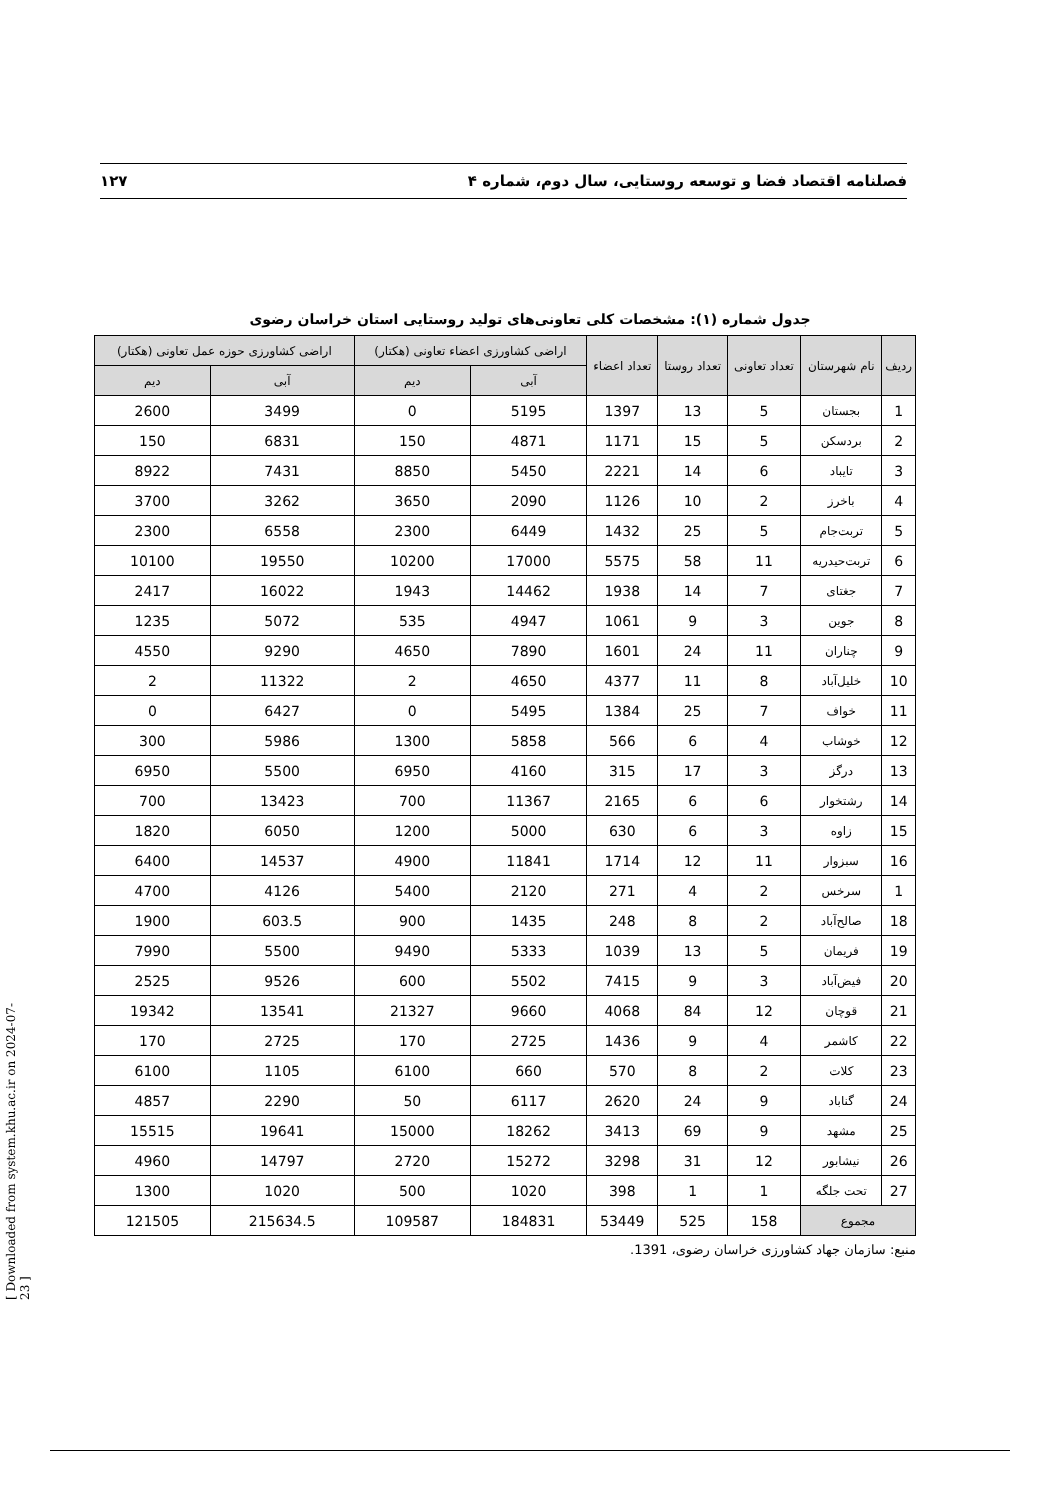فصلنامه اقتصاد فضا و توسعه روستایی، سال دوم، شماره ۴ ۱۲۷
جدول شماره (۱): مشخصات کلی تعاونی‌های تولید روستایی استان خراسان رضوی
| ردیف | نام شهرستان | تعداد تعاونی | تعداد روستا | تعداد اعضاء | اراضی کشاورزی اعضاء تعاونی (هکتار) | | اراضی کشاورزی حوزه عمل تعاونی (هکتار) | |
| --- | --- | --- | --- | --- | --- | --- | --- | --- |
| | | | | | آبی | دیم | آبی | دیم |
| 1 | بجستان | 5 | 13 | 1397 | 5195 | 0 | 3499 | 2600 |
| 2 | بردسکن | 5 | 15 | 1171 | 4871 | 150 | 6831 | 150 |
| 3 | تایباد | 6 | 14 | 2221 | 5450 | 8850 | 7431 | 8922 |
| 4 | باخرز | 2 | 10 | 1126 | 2090 | 3650 | 3262 | 3700 |
| 5 | تربت‌جام | 5 | 25 | 1432 | 6449 | 2300 | 6558 | 2300 |
| 6 | تربت‌حیدریه | 11 | 58 | 5575 | 17000 | 10200 | 19550 | 10100 |
| 7 | جغتای | 7 | 14 | 1938 | 14462 | 1943 | 16022 | 2417 |
| 8 | جوین | 3 | 9 | 1061 | 4947 | 535 | 5072 | 1235 |
| 9 | چناران | 11 | 24 | 1601 | 7890 | 4650 | 9290 | 4550 |
| 10 | خلیل‌آباد | 8 | 11 | 4377 | 4650 | 2 | 11322 | 2 |
| 11 | خواف | 7 | 25 | 1384 | 5495 | 0 | 6427 | 0 |
| 12 | خوشاب | 4 | 6 | 566 | 5858 | 1300 | 5986 | 300 |
| 13 | درگز | 3 | 17 | 315 | 4160 | 6950 | 5500 | 6950 |
| 14 | رشتخوار | 6 | 6 | 2165 | 11367 | 700 | 13423 | 700 |
| 15 | زاوه | 3 | 6 | 630 | 5000 | 1200 | 6050 | 1820 |
| 16 | سبزوار | 11 | 12 | 1714 | 11841 | 4900 | 14537 | 6400 |
| 1 | سرخس | 2 | 4 | 271 | 2120 | 5400 | 4126 | 4700 |
| 18 | صالح‌آباد | 2 | 8 | 248 | 1435 | 900 | 603.5 | 1900 |
| 19 | فریمان | 5 | 13 | 1039 | 5333 | 9490 | 5500 | 7990 |
| 20 | فیض‌آباد | 3 | 9 | 7415 | 5502 | 600 | 9526 | 2525 |
| 21 | قوچان | 12 | 84 | 4068 | 9660 | 21327 | 13541 | 19342 |
| 22 | کاشمر | 4 | 9 | 1436 | 2725 | 170 | 2725 | 170 |
| 23 | کلات | 2 | 8 | 570 | 660 | 6100 | 1105 | 6100 |
| 24 | گناباد | 9 | 24 | 2620 | 6117 | 50 | 2290 | 4857 |
| 25 | مشهد | 9 | 69 | 3413 | 18262 | 15000 | 19641 | 15515 |
| 26 | نیشابور | 12 | 31 | 3298 | 15272 | 2720 | 14797 | 4960 |
| 27 | تحت جلگه | 1 | 1 | 398 | 1020 | 500 | 1020 | 1300 |
| مجموع | | 158 | 525 | 53449 | 184831 | 109587 | 215634.5 | 121505 |
منبع: سازمان جهاد کشاورزی خراسان رضوی، 1391.
[ Downloaded from system.khu.ac.ir on 2024-07-23 ]